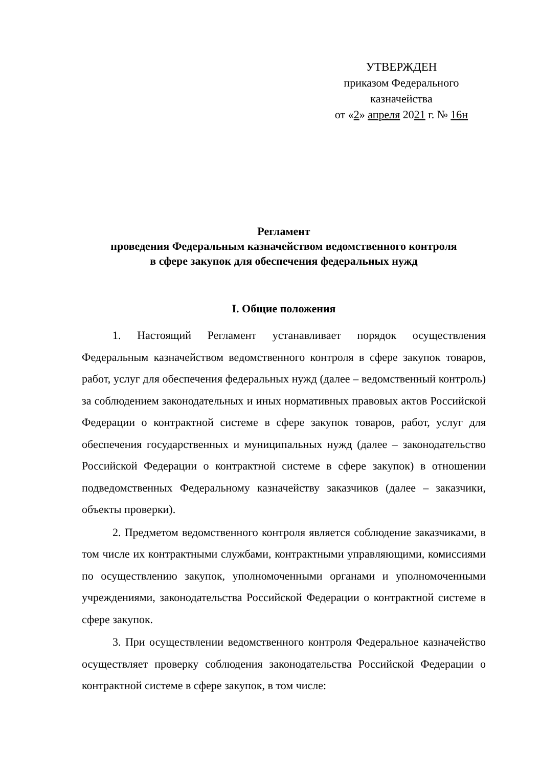УТВЕРЖДЕН
приказом Федерального
казначейства
от «2» апреля 2021 г. № 16н
Регламент
проведения Федеральным казначейством ведомственного контроля
в сфере закупок для обеспечения федеральных нужд
I. Общие положения
1. Настоящий Регламент устанавливает порядок осуществления Федеральным казначейством ведомственного контроля в сфере закупок товаров, работ, услуг для обеспечения федеральных нужд (далее – ведомственный контроль) за соблюдением законодательных и иных нормативных правовых актов Российской Федерации о контрактной системе в сфере закупок товаров, работ, услуг для обеспечения государственных и муниципальных нужд (далее – законодательство Российской Федерации о контрактной системе в сфере закупок) в отношении подведомственных Федеральному казначейству заказчиков (далее – заказчики, объекты проверки).
2. Предметом ведомственного контроля является соблюдение заказчиками, в том числе их контрактными службами, контрактными управляющими, комиссиями по осуществлению закупок, уполномоченными органами и уполномоченными учреждениями, законодательства Российской Федерации о контрактной системе в сфере закупок.
3. При осуществлении ведомственного контроля Федеральное казначейство осуществляет проверку соблюдения законодательства Российской Федерации о контрактной системе в сфере закупок, в том числе: